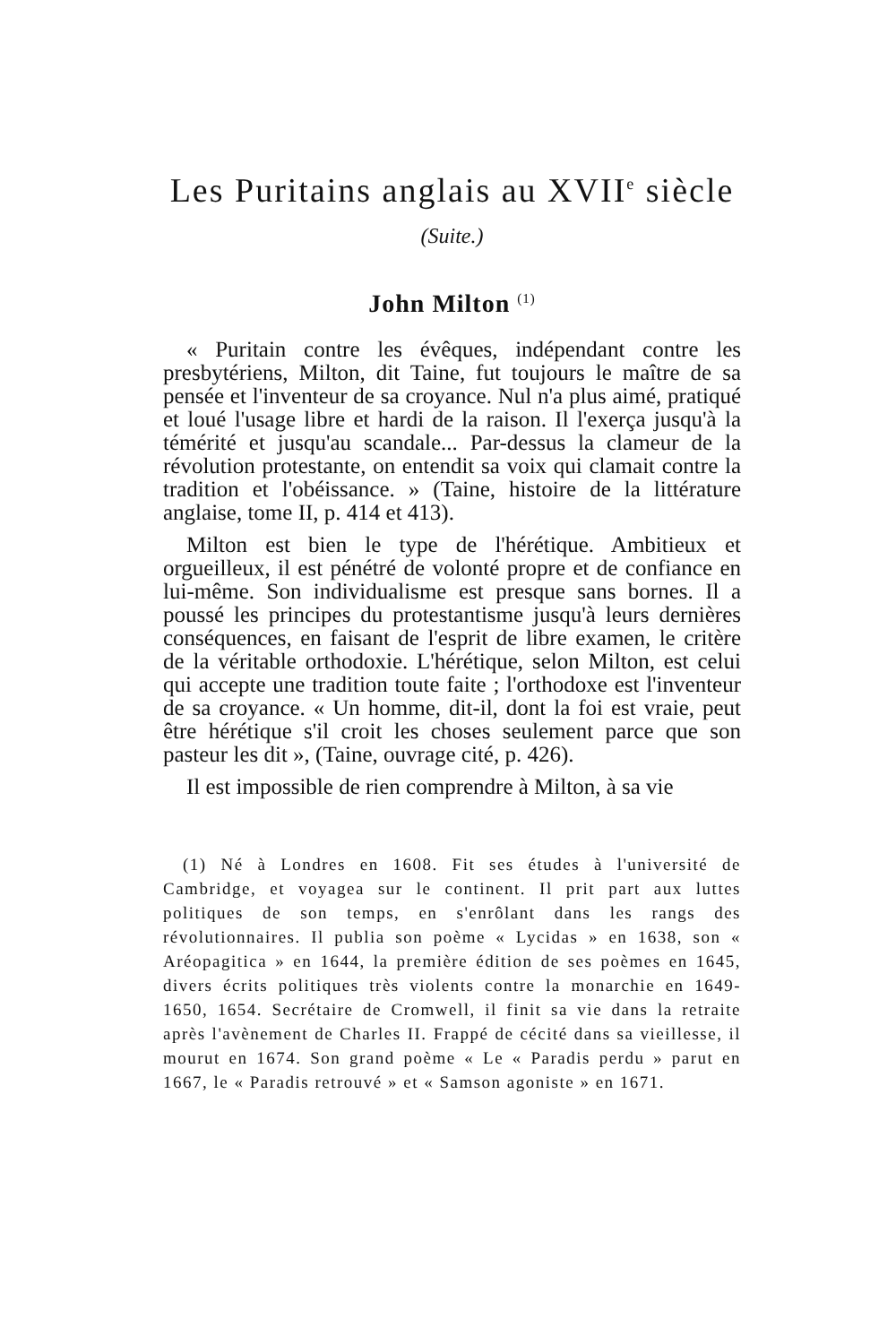Les Puritains anglais au XVII<sup>e</sup> siècle
(Suite.)
John Milton <sup>(1)</sup>
« Puritain contre les évêques, indépendant contre les presbytériens, Milton, dit Taine, fut toujours le maître de sa pensée et l'inventeur de sa croyance. Nul n'a plus aimé, pratiqué et loué l'usage libre et hardi de la raison. Il l'exerça jusqu'à la témérité et jusqu'au scandale... Par-dessus la clameur de la révolution protestante, on entendit sa voix qui clamait contre la tradition et l'obéissance. » (Taine, histoire de la littérature anglaise, tome II, p. 414 et 413).
Milton est bien le type de l'hérétique. Ambitieux et orgueilleux, il est pénétré de volonté propre et de confiance en lui-même. Son individualisme est presque sans bornes. Il a poussé les principes du protestantisme jusqu'à leurs dernières conséquences, en faisant de l'esprit de libre examen, le critère de la véritable orthodoxie. L'hérétique, selon Milton, est celui qui accepte une tradition toute faite ; l'orthodoxe est l'inventeur de sa croyance. « Un homme, dit-il, dont la foi est vraie, peut être hérétique s'il croit les choses seulement parce que son pasteur les dit », (Taine, ouvrage cité, p. 426).
Il est impossible de rien comprendre à Milton, à sa vie
(1) Né à Londres en 1608. Fit ses études à l'université de Cambridge, et voyagea sur le continent. Il prit part aux luttes politiques de son temps, en s'enrôlant dans les rangs des révolutionnaires. Il publia son poème « Lycidas » en 1638, son « Aréopagitica » en 1644, la première édition de ses poèmes en 1645, divers écrits politiques très violents contre la monarchie en 1649-1650, 1654. Secrétaire de Cromwell, il finit sa vie dans la retraite après l'avènement de Charles II. Frappé de cécité dans sa vieillesse, il mourut en 1674. Son grand poème « Le « Paradis perdu » parut en 1667, le « Paradis retrouvé » et « Samson agoniste » en 1671.